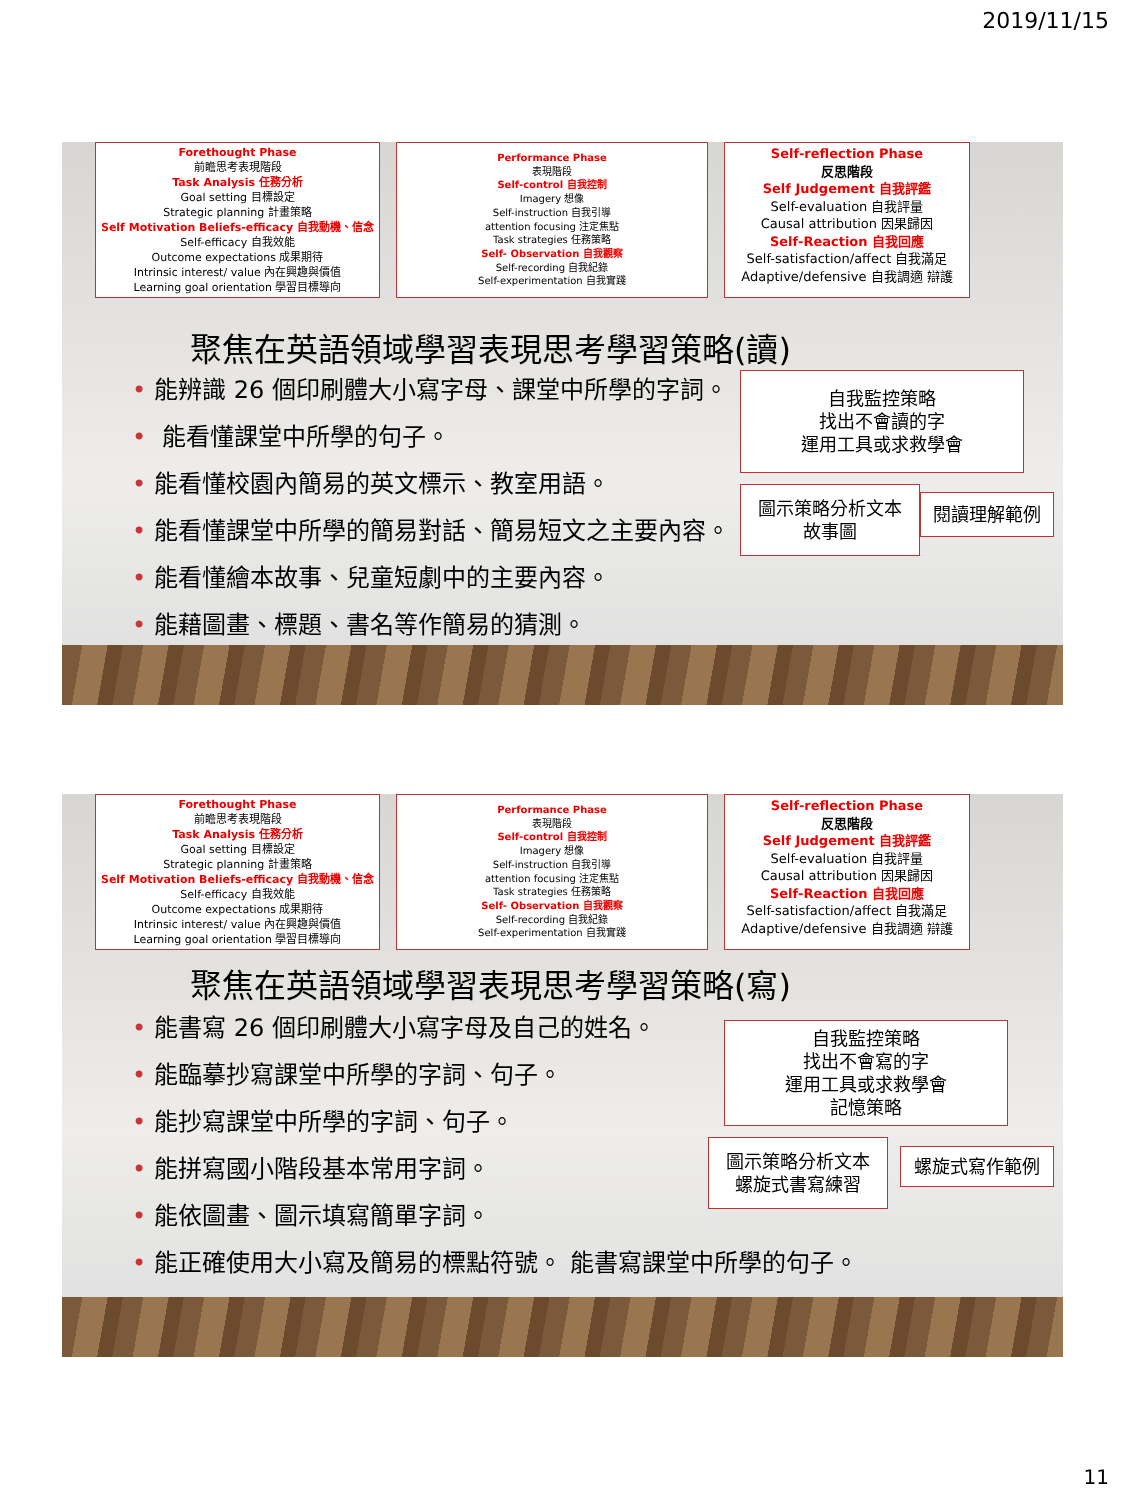2019/11/15
Forethought Phase
前瞻思考表現階段
Task Analysis 任務分析
Goal setting 目標設定
Strategic planning 計畫策略
Self Motivation Beliefs-efficacy 自我動機、信念
Self-efficacy 自我效能
Outcome expectations 成果期待
Intrinsic interest/ value 內在興趣與價值
Learning goal orientation 學習目標導向
Performance Phase
表現階段
Self-control 自我控制
Imagery 想像
Self-instruction 自我引導
attention focusing 注定焦點
Task strategies 任務策略
Self- Observation 自我觀察
Self-recording 自我紀錄
Self-experimentation 自我實踐
Self-reflection Phase
反思階段
Self Judgement 自我評鑑
Self-evaluation 自我評量
Causal attribution 因果歸因
Self-Reaction 自我回應
Self-satisfaction/affect 自我滿足
Adaptive/defensive 自我調適 辯護
聚焦在英語領域學習表現思考學習策略(讀)
• 能辨識 26 個印刷體大小寫字母、課堂中所學的字詞。
• 能看懂課堂中所學的句子。
• 能看懂校園內簡易的英文標示、教室用語。
• 能看懂課堂中所學的簡易對話、簡易短文之主要內容。
• 能看懂繪本故事、兒童短劇中的主要內容。
• 能藉圖畫、標題、書名等作簡易的猜測。
自我監控策略
找出不會讀的字
運用工具或求救學會
圖示策略分析文本
故事圖
閱讀理解範例
Forethought Phase
前瞻思考表現階段
Task Analysis 任務分析
Goal setting 目標設定
Strategic planning 計畫策略
Self Motivation Beliefs-efficacy 自我動機、信念
Self-efficacy 自我效能
Outcome expectations 成果期待
Intrinsic interest/ value 內在興趣與價值
Learning goal orientation 學習目標導向
Performance Phase
表現階段
Self-control 自我控制
Imagery 想像
Self-instruction 自我引導
attention focusing 注定焦點
Task strategies 任務策略
Self- Observation 自我觀察
Self-recording 自我紀錄
Self-experimentation 自我實踐
Self-reflection Phase
反思階段
Self Judgement 自我評鑑
Self-evaluation 自我評量
Causal attribution 因果歸因
Self-Reaction 自我回應
Self-satisfaction/affect 自我滿足
Adaptive/defensive 自我調適 辯護
聚焦在英語領域學習表現思考學習策略(寫)
• 能書寫 26 個印刷體大小寫字母及自己的姓名。
• 能臨摹抄寫課堂中所學的字詞、句子。
• 能抄寫課堂中所學的字詞、句子。
• 能拼寫國小階段基本常用字詞。
• 能依圖畫、圖示填寫簡單字詞。
• 能正確使用大小寫及簡易的標點符號。 能書寫課堂中所學的句子。
自我監控策略
找出不會寫的字
運用工具或求救學會
記憶策略
圖示策略分析文本
螺旋式書寫練習
螺旋式寫作範例
11